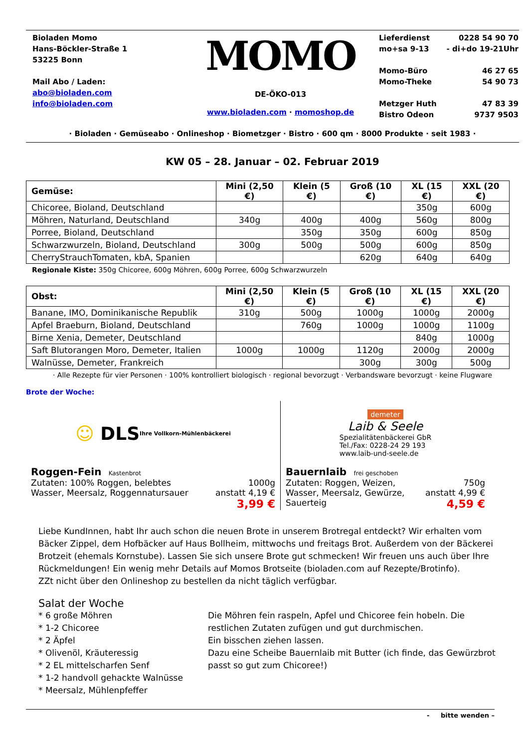Bioladen Momo
Hans-Böckler-Straße 1
53225 Bonn
Mail Abo / Laden:
abo@bioladen.com
info@bioladen.com
MOMO
DE-ÖKO-013
www.bioladen.com · momoshop.de
Lieferdienst 0228 54 90 70
mo+sa 9-13 - di+do 19-21Uhr
Momo-Büro 46 27 65
Momo-Theke 54 90 73
Metzger Huth 47 83 39
Bistro Odeon 9737 9503
· Bioladen · Gemüseabo · Onlineshop · Biometzger · Bistro · 600 qm · 8000 Produkte · seit 1983 ·
KW 05 – 28. Januar – 02. Februar 2019
| Gemüse: | Mini (2,50 €) | Klein (5 €) | Groß (10 €) | XL (15 €) | XXL (20 €) |
| --- | --- | --- | --- | --- | --- |
| Chicoree, Bioland, Deutschland | | | | 350g | 600g |
| Möhren, Naturland, Deutschland | 340g | 400g | 400g | 560g | 800g |
| Porree, Bioland, Deutschland | | 350g | 350g | 600g | 850g |
| Schwarzwurzeln, Bioland, Deutschland | 300g | 500g | 500g | 600g | 850g |
| CherryStrauchTomaten, kbA, Spanien | | | 620g | 640g | 640g |
Regionale Kiste: 350g Chicoree, 600g Möhren, 600g Porree, 600g Schwarzwurzeln
| Obst: | Mini (2,50 €) | Klein (5 €) | Groß (10 €) | XL (15 €) | XXL (20 €) |
| --- | --- | --- | --- | --- | --- |
| Banane, IMO, Dominikanische Republik | 310g | 500g | 1000g | 1000g | 2000g |
| Apfel Braeburn, Bioland, Deutschland | | 760g | 1000g | 1000g | 1100g |
| Birne Xenia, Demeter, Deutschland | | | | 840g | 1000g |
| Saft Blutorangen Moro, Demeter, Italien | 1000g | 1000g | 1120g | 2000g | 2000g |
| Walnüsse, Demeter, Frankreich | | | 300g | 300g | 500g |
· Alle Rezepte für vier Personen · 100% kontrolliert biologisch · regional bevorzugt · Verbandsware bevorzugt · keine Flugware
Brote der Woche:
☺ DLS Ihre Vollkorn-Mühlenbäckerei
Roggen-Fein Kastenbrot
Zutaten: 100% Roggen, belebtes 1000g
Wasser, Meersalz, Roggennatursauer anstatt 4,19 €
3,99 €
demeter
Laib & Seele
Spezialitätenbäckerei GbR
Tel./Fax: 0228-24 29 193
www.laib-und-seele.de
Bauernlaib frei geschoben
Zutaten: Roggen, Weizen, 750g
Wasser, Meersalz, Gewürze, anstatt 4,99 €
Sauerteig 4,59 €
Liebe KundInnen, habt Ihr auch schon die neuen Brote in unserem Brotregal entdeckt? Wir erhalten vom Bäcker Zippel, dem Hofbäcker auf Haus Bollheim, mittwochs und freitags Brot. Außerdem von der Bäckerei Brotzeit (ehemals Kornstube). Lassen Sie sich unsere Brote gut schmecken! Wir freuen uns auch über Ihre Rückmeldungen! Ein wenig mehr Details auf Momos Brotseite (bioladen.com auf Rezepte/Brotinfo).
ZZt nicht über den Onlineshop zu bestellen da nicht täglich verfügbar.
Salat der Woche
* 6 große Möhren
* 1-2 Chicoree
* 2 Äpfel
* Olivenöl, Kräuteressig
* 2 EL mittelscharfen Senf
* 1-2 handvoll gehackte Walnüsse
* Meersalz, Mühlenpfeffer
Die Möhren fein raspeln, Apfel und Chicoree fein hobeln. Die restlichen Zutaten zufügen und gut durchmischen.
Ein bisschen ziehen lassen.
Dazu eine Scheibe Bauernlaib mit Butter (ich finde, das Gewürzbrot passt so gut zum Chicoree!)
- bitte wenden –